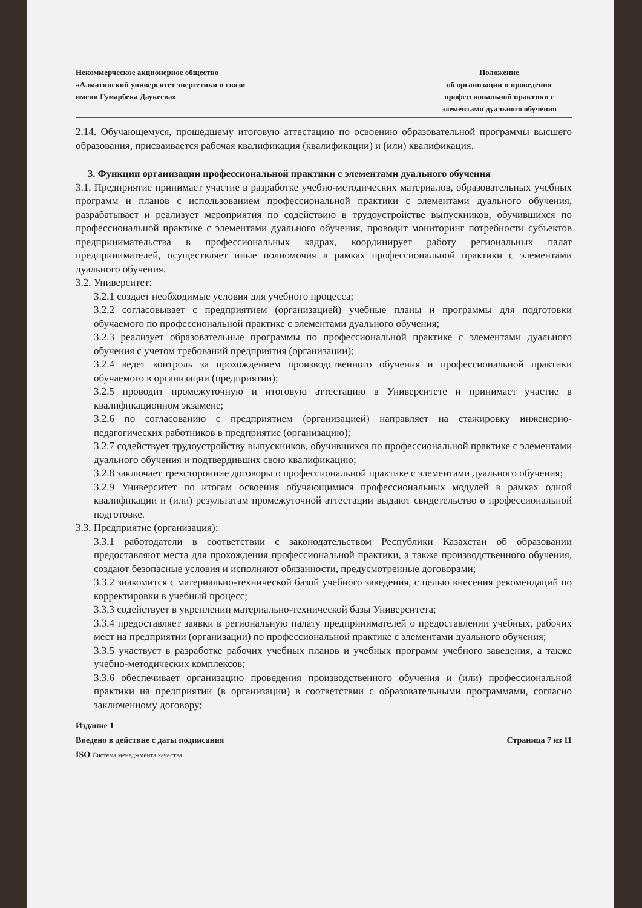Некоммерческое акционерное общество
«Алматинский университет энергетики и связи
имени Гумарбека Даукеева»
Положение
об организации и проведения
профессиональной практики с
элементами дуального обучения
2.14. Обучающемуся, прошедшему итоговую аттестацию по освоению образовательной программы высшего образования, присваивается рабочая квалификация (квалификации) и (или) квалификация.
3. Функции организации профессиональной практики с элементами дуального обучения
3.1. Предприятие принимает участие в разработке учебно-методических материалов, образовательных учебных программ и планов с использованием профессиональной практики с элементами дуального обучения, разрабатывает и реализует мероприятия по содействию в трудоустройстве выпускников, обучившихся по профессиональной практике с элементами дуального обучения, проводит мониторинг потребности субъектов предпринимательства в профессиональных кадрах, координирует работу региональных палат предпринимателей, осуществляет иные полномочия в рамках профессиональной практики с элементами дуального обучения.
3.2. Университет:
3.2.1 создает необходимые условия для учебного процесса;
3.2.2 согласовывает с предприятием (организацией) учебные планы и программы для подготовки обучаемого по профессиональной практике с элементами дуального обучения;
3.2.3 реализует образовательные программы по профессиональной практике с элементами дуального обучения с учетом требований предприятия (организации);
3.2.4 ведет контроль за прохождением производственного обучения и профессиональной практики обучаемого в организации (предприятии);
3.2.5 проводит промежуточную и итоговую аттестацию в Университете и принимает участие в квалификационном экзамене;
3.2.6 по согласованию с предприятием (организацией) направляет на стажировку инженерно-педагогических работников в предприятие (организацию);
3.2.7 содействует трудоустройству выпускников, обучившихся по профессиональной практике с элементами дуального обучения и подтвердивших свою квалификацию;
3.2.8 заключает трехсторонние договоры о профессиональной практике с элементами дуального обучения;
3.2.9 Университет по итогам освоения обучающимися профессиональных модулей в рамках одной квалификации и (или) результатам промежуточной аттестации выдают свидетельство о профессиональной подготовке.
3.3. Предприятие (организация):
3.3.1 работодатели в соответствии с законодательством Республики Казахстан об образовании предоставляют места для прохождения профессиональной практики, а также производственного обучения, создают безопасные условия и исполняют обязанности, предусмотренные договорами;
3.3.2 знакомится с материально-технической базой учебного заведения, с целью внесения рекомендаций по корректировки в учебный процесс;
3.3.3 содействует в укреплении материально-технической базы Университета;
3.3.4 предоставляет заявки в региональную палату предпринимателей о предоставлении учебных, рабочих мест на предприятии (организации) по профессиональной практике с элементами дуального обучения;
3.3.5 участвует в разработке рабочих учебных планов и учебных программ учебного заведения, а также учебно-методических комплексов;
3.3.6 обеспечивает организацию проведения производственного обучения и (или) профессиональной практики на предприятии (в организации) в соответствии с образовательными программами, согласно заключенному договору;
Издание 1
Введено в действие с даты подписания Страница 7 из 11
ISO Система менеджмента качества